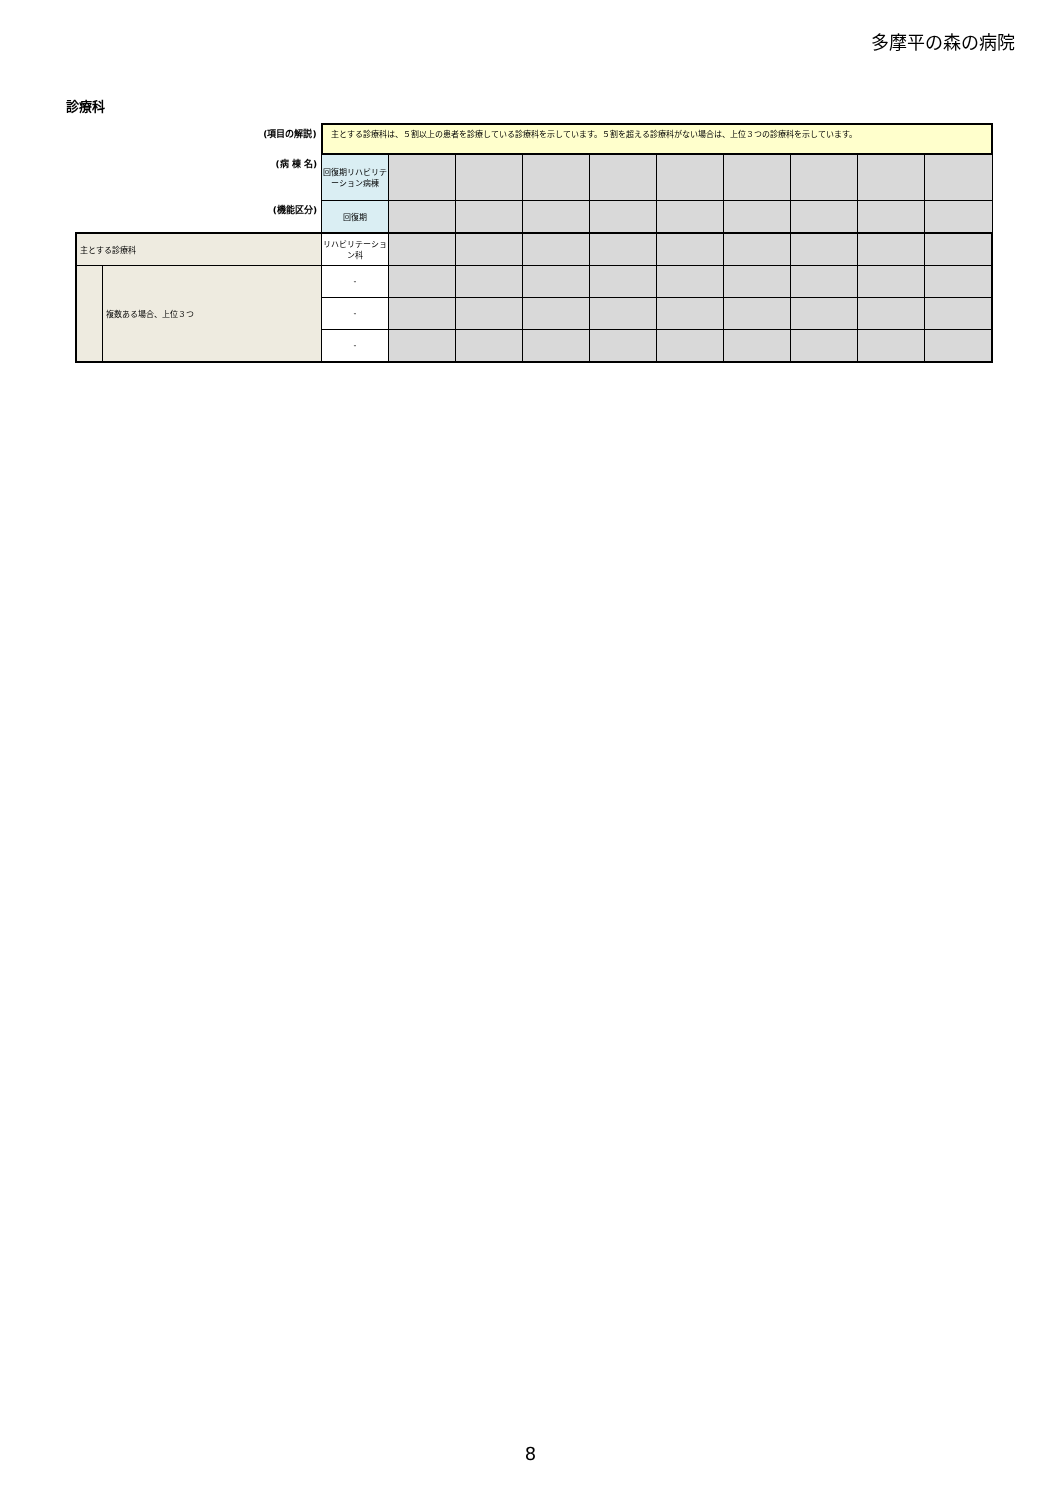多摩平の森の病院
診療科
| (項目の解説) | | 主とする診療科は、５割以上の患者を診療している診療科を示しています。５割を超える診療科がない場合は、上位３つの診療科を示しています。 | | | | | | | | | |
| (病 棟 名) | | 回復期リハビリテーション病棟 | | | | | | | | | |
| (機能区分) | | 回復期 | | | | | | | | | |
| 主とする診療科 | | リハビリテーション科 | | | | | | | | | |
| | 複数ある場合、上位３つ | - | | | | | | | | | |
| | | - | | | | | | | | | |
| | | - | | | | | | | | | |
8